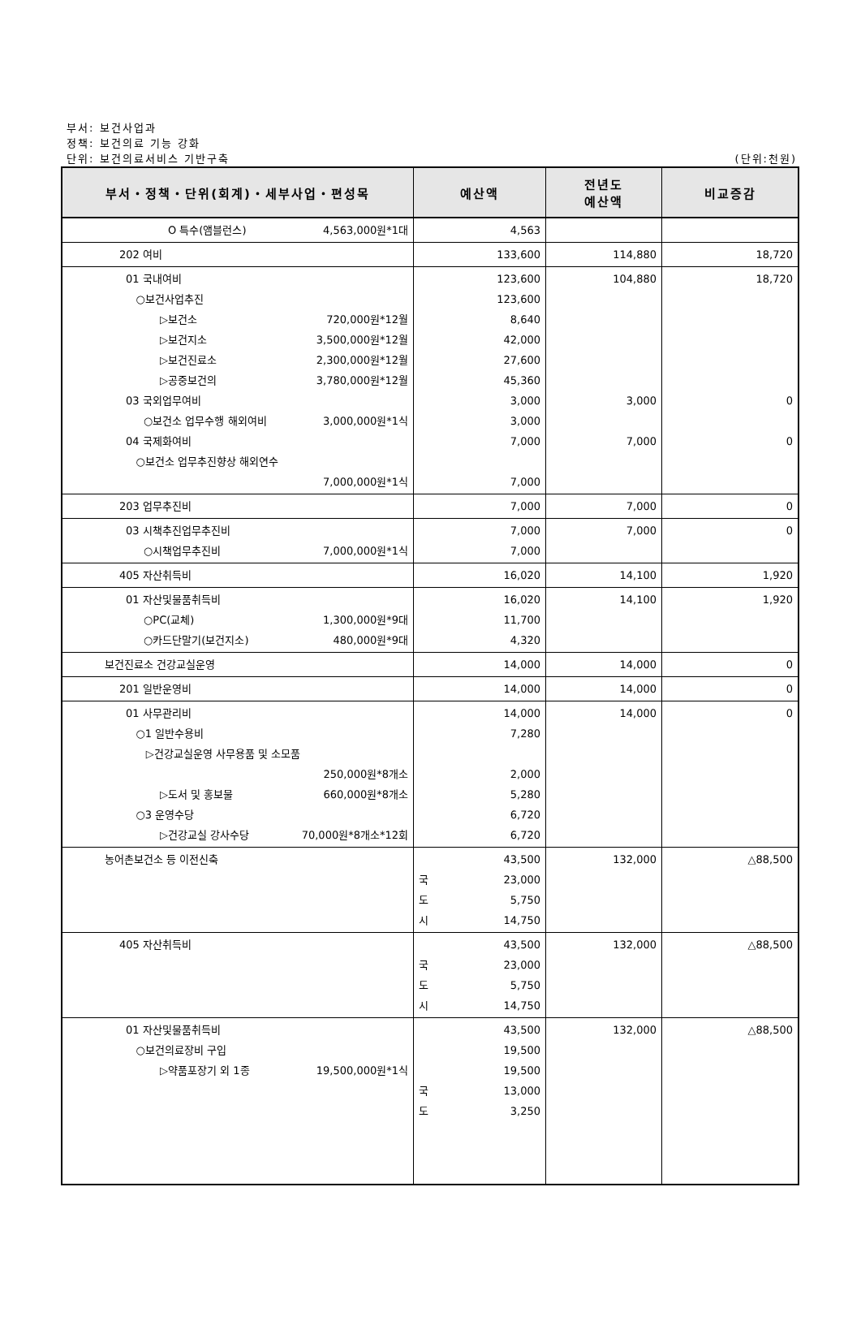부서: 보건사업과
정책: 보건의료 기능 강화
단위: 보건의료서비스 기반구축 (단위:천원)
| 부서・정책・단위(회계)・세부사업・편성목 | 예산액 | 전년도 예산액 | 비교증감 |
| --- | --- | --- | --- |
| O 특수(앰블런스) 4,563,000원*1대 | 4,563 | | |
| 202 여비 | 133,600 | 114,880 | 18,720 |
| 01 국내여비 ○보건사업추진 ▷보건소 720,000원*12월 ▷보건지소 3,500,000원*12월 ▷보건진료소 2,300,000원*12월 ▷공중보건의 3,780,000원*12월 03 국외업무여비 ○보건소 업무수행 해외여비 3,000,000원*1식 04 국제화여비 ○보건소 업무추진향상 해외연수 7,000,000원*1식 | 123,600 123,600 8,640 42,000 27,600 45,360 3,000 3,000 7,000 7,000 | 104,880 3,000 7,000 | 18,720 0 0 |
| 203 업무추진비 | 7,000 | 7,000 | 0 |
| 03 시책추진업무추진비 ○시책업무추진비 7,000,000원*1식 | 7,000 7,000 | 7,000 | 0 |
| 405 자산취득비 | 16,020 | 14,100 | 1,920 |
| 01 자산및물품취득비 ○PC(교체) 1,300,000원*9대 ○카드단말기(보건지소) 480,000원*9대 | 16,020 11,700 4,320 | 14,100 | 1,920 |
| 보건진료소 건강교실운영 | 14,000 | 14,000 | 0 |
| 201 일반운영비 | 14,000 | 14,000 | 0 |
| 01 사무관리비 ○1 일반수용비 ▷건강교실운영 사무용품 및 소모품 250,000원*8개소 ▷도서 및 홍보물 660,000원*8개소 ○3 운영수당 ▷건강교실 강사수당 70,000원*8개소*12회 | 14,000 7,280 2,000 5,280 6,720 6,720 | 14,000 | 0 |
| 농어촌보건소 등 이전신축 | 43,500 국 23,000 도 5,750 시 14,750 | 132,000 | △88,500 |
| 405 자산취득비 | 43,500 국 23,000 도 5,750 시 14,750 | 132,000 | △88,500 |
| 01 자산및물품취득비 ○보건의료장비 구입 ▷약품포장기 외 1종 19,500,000원*1식 | 43,500 19,500 19,500 국 13,000 도 3,250 | 132,000 | △88,500 |